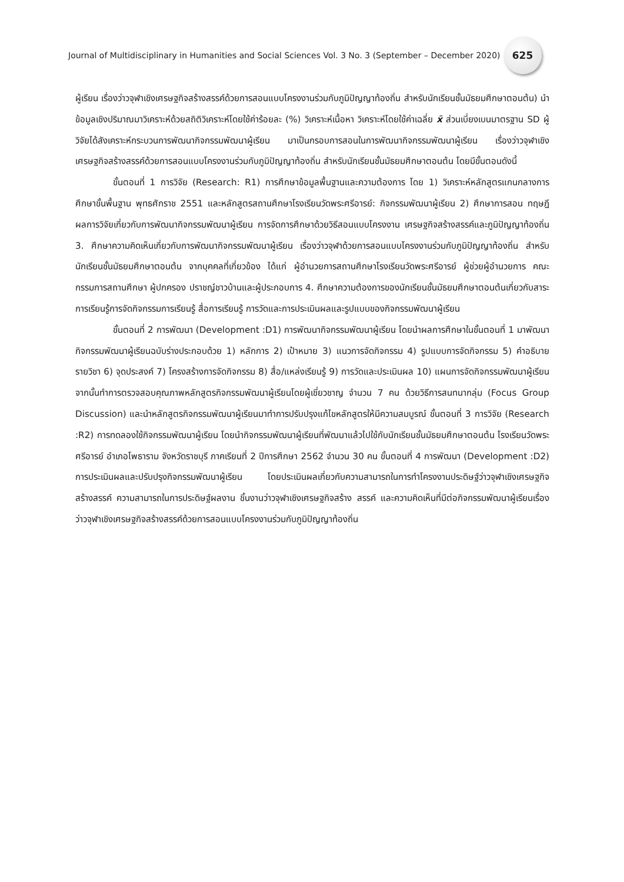Journal of Multidisciplinary in Humanities and Social Sciences Vol. 3 No. 3 (September – December 2020)
625
ผู้เรียน เรื่องว่าวจุฬาเชิงเศรษฐกิจสร้างสรรค์ด้วยการสอนแบบโครงงานร่วมกับภูมิปัญญาท้องถิ่น สำหรับนักเรียนชั้นมัธยมศึกษาตอนต้น) นำข้อมูลเชิงปริมาณมาวิเคราะห์ด้วยสถิติวิเคราะห์โดยใช้ค่าร้อยละ (%) วิเคราะห์เนื้อหา วิเคราะห์โดยใช้ค่าเฉลี่ย x̄ ส่วนเบี่ยงเบนมาตรฐาน SD ผู้วิจัยได้สังเคราะห์กระบวนการพัฒนากิจกรรมพัฒนาผู้เรียน มาเป็นกรอบการสอนในการพัฒนากิจกรรมพัฒนาผู้เรียน เรื่องว่าวจุฬาเชิงเศรษฐกิจสร้างสรรค์ด้วยการสอนแบบโครงงานร่วมกับภูมิปัญญาท้องถิ่น สำหรับนักเรียนชั้นมัธยมศึกษาตอนต้น โดยมีขั้นตอนดังนี้
ขั้นตอนที่ 1 การวิจัย (Research: R1) การศึกษาข้อมูลพื้นฐานและความต้องการ โดย 1) วิเคราะห์หลักสูตรแกนกลางการศึกษาขั้นพื้นฐาน พุทธศักราช 2551 และหลักสูตรสถานศึกษาโรงเรียนวัดพระศรีอารย์: กิจกรรมพัฒนาผู้เรียน 2) ศึกษาการสอน ทฤษฎี ผลการวิจัยเกี่ยวกับการพัฒนากิจกรรมพัฒนาผู้เรียน การจัดการศึกษาด้วยวิธีสอนแบบโครงงาน เศรษฐกิจสร้างสรรค์และภูมิปัญญาท้องถิ่น 3. ศึกษาความคิดเห็นเกี่ยวกับการพัฒนากิจกรรมพัฒนาผู้เรียน เรื่องว่าวจุฬาด้วยการสอนแบบโครงงานร่วมกับภูมิปัญญาท้องถิ่น สำหรับนักเรียนชั้นมัธยมศึกษาตอนต้น จากบุคคลที่เกี่ยวข้อง ได้แก่ ผู้อำนวยการสถานศึกษาโรงเรียนวัดพระศรีอารย์ ผู้ช่วยผู้อำนวยการ คณะกรรมการสถานศึกษา ผู้ปกครอง ปราชญ์ชาวบ้านและผู้ประกอบการ 4. ศึกษาความต้องการของนักเรียนชั้นมัธยมศึกษาตอนต้นเกี่ยวกับสาระการเรียนรู้การจัดกิจกรรมการเรียนรู้ สื่อการเรียนรู้ การวัดและการประเมินผลและรูปแบบของกิจกรรมพัฒนาผู้เรียน
ขั้นตอนที่ 2 การพัฒนา (Development :D1) การพัฒนากิจกรรมพัฒนาผู้เรียน โดยนำผลการศึกษาในขั้นตอนที่ 1 มาพัฒนากิจกรรมพัฒนาผู้เรียนฉบับร่างประกอบด้วย 1) หลักการ 2) เป้าหมาย 3) แนวการจัดกิจกรรม 4) รูปแบบการจัดกิจกรรม 5) คำอธิบายรายวิชา 6) จุดประสงค์ 7) โครงสร้างการจัดกิจกรรม 8) สื่อ/แหล่งเรียนรู้ 9) การวัดและประเมินผล 10) แผนการจัดกิจกรรมพัฒนาผู้เรียน จากนั้นทำการตรวจสอบคุณภาพหลักสูตรกิจกรรมพัฒนาผู้เรียนโดยผู้เชี่ยวชาญ จำนวน 7 คน ด้วยวิธีการสนทนากลุ่ม (Focus Group Discussion) และนำหลักสูตรกิจกรรมพัฒนาผู้เรียนมาทำการปรับปรุงแก้ไขหลักสูตรให้มีความสมบูรณ์ ขั้นตอนที่ 3 การวิจัย (Research :R2) การทดลองใช้กิจกรรมพัฒนาผู้เรียน โดยนำกิจกรรมพัฒนาผู้เรียนที่พัฒนาแล้วไปใช้กับนักเรียนชั้นมัธยมศึกษาตอนต้น โรงเรียนวัดพระศรีอารย์ อำเภอโพธาราม จังหวัดราชบุรี ภาคเรียนที่ 2 ปีการศึกษา 2562 จำนวน 30 คน ขั้นตอนที่ 4 การพัฒนา (Development :D2) การประเมินผลและปรับปรุงกิจกรรมพัฒนาผู้เรียน โดยประเมินผลเกี่ยวกับความสามารถในการทำโครงงานประดิษฐ์ว่าวจุฬาเชิงเศรษฐกิจสร้างสรรค์ ความสามารถในการประดิษฐ์ผลงาน ชิ้นงานว่าวจุฬาเชิงเศรษฐกิจสร้าง สรรค์ และความคิดเห็นที่มีต่อกิจกรรมพัฒนาผู้เรียนเรื่องว่าวจุฬาเชิงเศรษฐกิจสร้างสรรค์ด้วยการสอนแบบโครงงานร่วมกับภูมิปัญญาท้องถิ่น